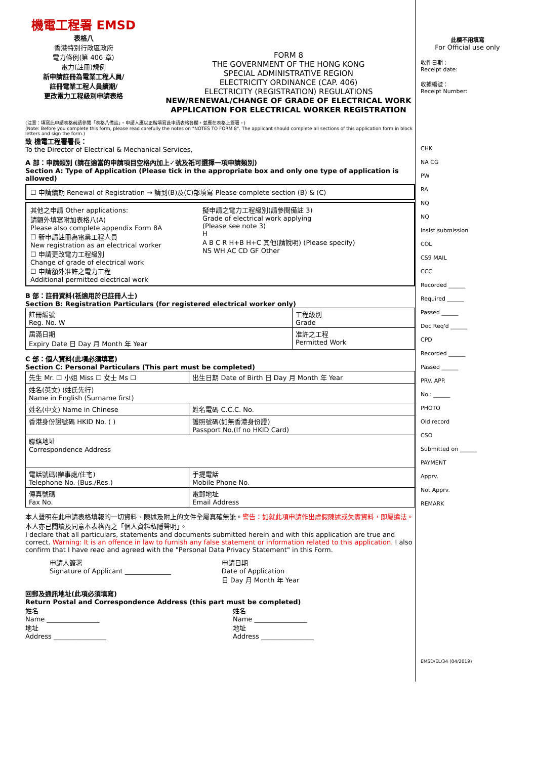機電工程署 EMSD
表格八
香港特別行政區政府
電力條例(第 406 章)
電力(註冊)規例
新申請註冊為電業工程人員/
註冊電業工程人員續期/
更改電力工程級別申請表格
FORM 8
THE GOVERNMENT OF THE HONG KONG
SPECIAL ADMINISTRATIVE REGION
ELECTRICITY ORDINANCE (CAP. 406)
ELECTRICITY (REGISTRATION) REGULATIONS
NEW/RENEWAL/CHANGE OF GRADE OF ELECTRICAL WORK
APPLICATION FOR ELECTRICAL WORKER REGISTRATION
(注意：填寫此申請表格前請參閱「表格八備註」。申請人應以正楷填寫此申請表格各欄，並應在表格上簽署。)
(Note: Before you complete this form, please read carefully the notes on "NOTES TO FORM 8". The applicant should complete all sections of this application form in block letters and sign the form.)
致 機電工程署署長：
To the Director of Electrical & Mechanical Services,
A 部：申請類別 (請在適當的申請項目空格內加上✓號及祇可選擇一項申請類別)
Section A: Type of Application (Please tick in the appropriate box and only one type of application is allowed)
☐ 申請續期 Renewal of Registration → 請到(B)及(C)部填寫 Please complete section (B) & (C)
其他之申請 Other applications:
請額外填寫附加表格八(A)
Please also complete appendix Form 8A
☐ 新申請註冊為電業工程人員
New registration as an electrical worker
☐ 申請更改電力工程級別
Change of grade of electrical work
☐ 申請額外准許之電力工程
Additional permitted electrical work
擬申請之電力工程級別(請參閱備註 3)
Grade of electrical work applying
(Please see note 3)
H
A B C R H+B H+C 其他(請說明) (Please specify)
NS WH AC CD GF Other
B 部：註冊資料(祇適用於已註冊人士)
Section B: Registration Particulars (for registered electrical worker only)
| 註冊編號 Reg. No. W | 工程級別 Grade |
| 屆滿日期 Expiry Date 日 Day 月 Month 年 Year | 准許之工程 Permitted Work |
C 部：個人資料(此項必須填寫)
Section C: Personal Particulars (This part must be completed)
| 先生 Mr. ☐ 小姐 Miss ☐ 女士 Ms ☐ | 出生日期 Date of Birth 日 Day 月 Month 年 Year |
| 姓名(英文) (姓氏先行) Name in English (Surname first) | |
| 姓名(中文) Name in Chinese | 姓名電碼 C.C.C. No. |
| 香港身份證號碼 HKID No. ( ) | 護照號碼(如無香港身份證) Passport No.(If no HKID Card) |
| 聯絡地址 Correspondence Address | |
| 電話號碼(辦事處/住宅) Telephone No. (Bus./Res.) | 手提電話 Mobile Phone No. |
| 傳真號碼 Fax No. | 電郵地址 Email Address |
本人聲明在此申請表格填報的一切資料、陳述及附上的文件全屬真確無訛。警告：如就此項申請作出虛假陳述或失實資料，即屬違法。本人亦已閱讀及同意本表格內之「個人資料私隱聲明」。
I declare that all particulars, statements and documents submitted herein and with this application are true and correct. Warning: It is an offence in law to furnish any false statement or information related to this application. I also confirm that I have read and agreed with the "Personal Data Privacy Statement" in this Form.
申請人簽署
Signature of Applicant ______________
申請日期
Date of Application
日 Day 月 Month 年 Year
回郵及通訊地址(此項必須填寫)
Return Postal and Correspondence Address (this part must be completed)
姓名
Name ________________
地址
Address ________________
姓名
Name ________________
地址
Address ________________
此欄不用填寫
For Official use only
收件日期：
Receipt date:
收據編號：
Receipt Number:
CHK
NA CG
PW
RA
NQ
NQ
Insist submission
COL
CS9 MAIL
CCC
Recorded ______
Required ______
Passed ______
Doc Req'd ______
CPD
Recorded ______
Passed ______
PRV. APP.
No.: ______
PHOTO
Old record
CSO
Submitted on ______
PAYMENT
Apprv.
Not Apprv.
REMARK
EMSD/EL/34 (04/2019)